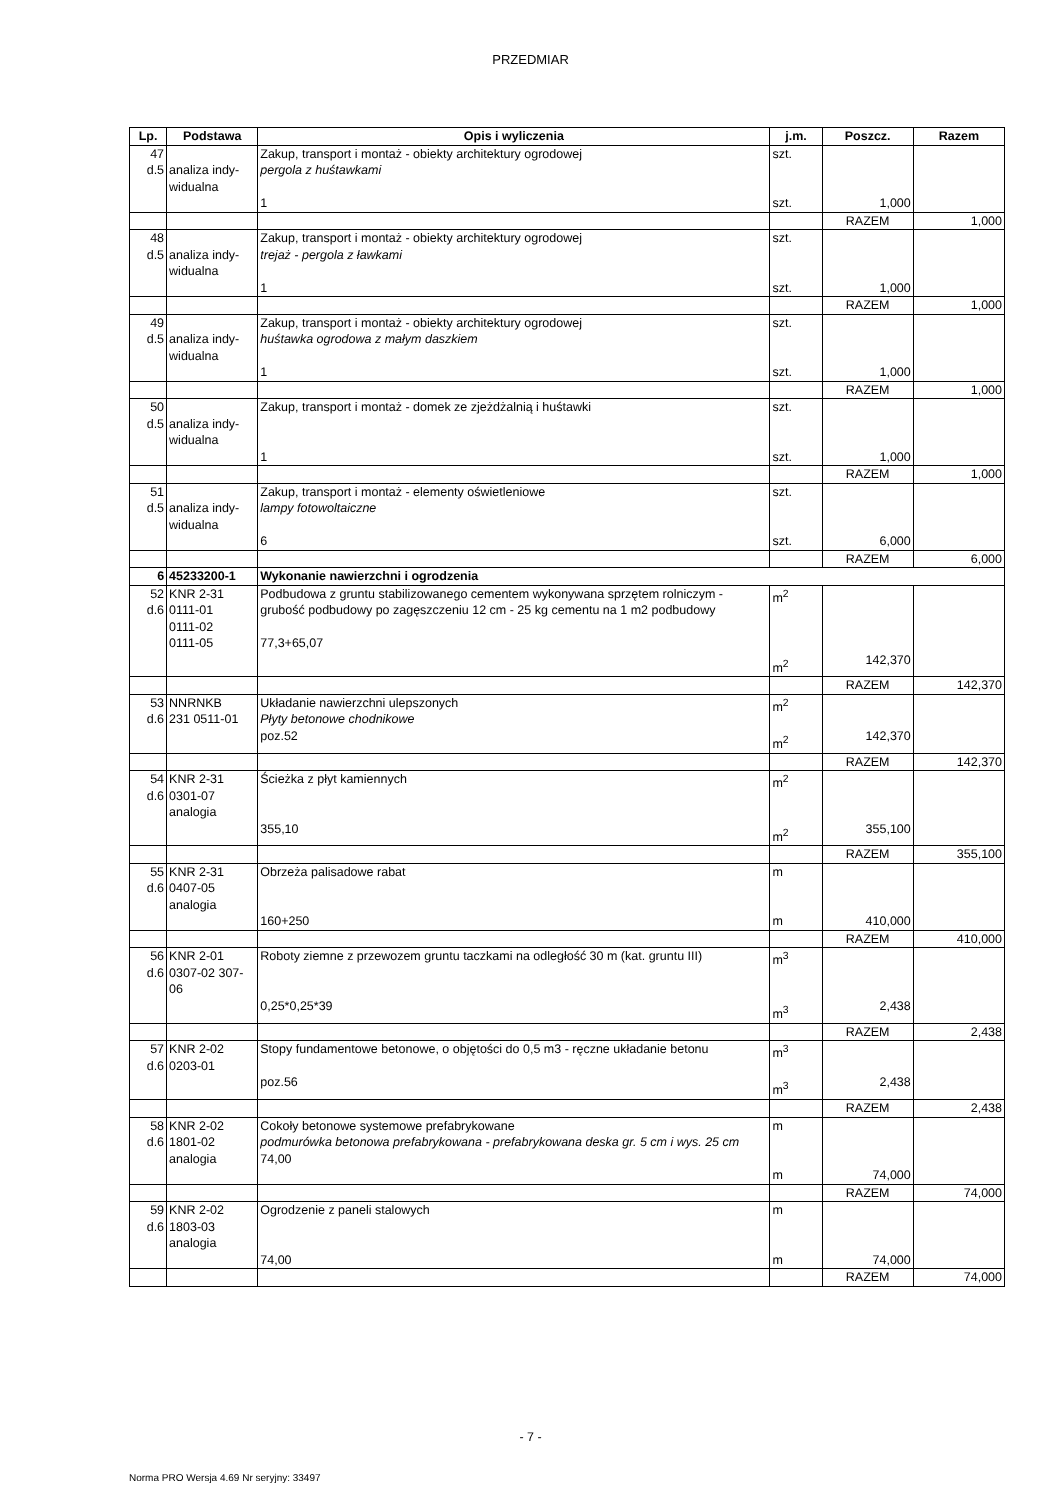PRZEDMIAR
| Lp. | Podstawa | Opis i wyliczenia | j.m. | Poszcz. | Razem |
| --- | --- | --- | --- | --- | --- |
| 47 d.5 | analiza indy- widualna | Zakup, transport i montaż - obiekty architektury ogrodowej pergola z huśtawkami 1 | szt. szt. | 1,000 | |
| | | | | RAZEM | 1,000 |
| 48 d.5 | analiza indy- widualna | Zakup, transport i montaż - obiekty architektury ogrodowej trejaż - pergola z ławkami 1 | szt. szt. | 1,000 | |
| | | | | RAZEM | 1,000 |
| 49 d.5 | analiza indy- widualna | Zakup, transport i montaż - obiekty architektury ogrodowej huśtawka ogrodowa z małym daszkiem 1 | szt. szt. | 1,000 | |
| | | | | RAZEM | 1,000 |
| 50 d.5 | analiza indy- widualna | Zakup, transport i montaż - domek ze zjeżdżalnią i huśtawki 1 | szt. szt. | 1,000 | |
| | | | | RAZEM | 1,000 |
| 51 d.5 | analiza indy- widualna | Zakup, transport i montaż - elementy oświetleniowe lampy fotowoltaiczne 6 | szt. szt. | 6,000 | |
| | | | | RAZEM | 6,000 |
| 6 | 45233200-1 | Wykonanie nawierzchni i ogrodzenia | | | |
| 52 d.6 | KNR 2-31 0111-01 0111-02 0111-05 | Podbudowa z gruntu stabilizowanego cementem wykonywana sprzętem rolniczym - grubość podbudowy po zagęszczeniu 12 cm - 25 kg cementu na 1 m2 podbudowy 77,3+65,07 | m<sup>2</sup> m<sup>2</sup> | 142,370 | |
| | | | | RAZEM | 142,370 |
| 53 d.6 | NNRNKB 231 0511-01 | Układanie nawierzchni ulepszonych Płyty betonowe chodnikowe poz.52 | m<sup>2</sup> m<sup>2</sup> | 142,370 | |
| | | | | RAZEM | 142,370 |
| 54 d.6 | KNR 2-31 0301-07 analogia | Ścieżka z płyt kamiennych 355,10 | m<sup>2</sup> m<sup>2</sup> | 355,100 | |
| | | | | RAZEM | 355,100 |
| 55 d.6 | KNR 2-31 0407-05 analogia | Obrzeża palisadowe rabat 160+250 | m m | 410,000 | |
| | | | | RAZEM | 410,000 |
| 56 d.6 | KNR 2-01 0307-02 307- 06 | Roboty ziemne z przewozem gruntu taczkami na odległość 30 m (kat. gruntu III) 0,25*0,25*39 | m<sup>3</sup> m<sup>3</sup> | 2,438 | |
| | | | | RAZEM | 2,438 |
| 57 d.6 | KNR 2-02 0203-01 | Stopy fundamentowe betonowe, o objętości do 0,5 m3 - ręczne układanie betonu poz.56 | m<sup>3</sup> m<sup>3</sup> | 2,438 | |
| | | | | RAZEM | 2,438 |
| 58 d.6 | KNR 2-02 1801-02 analogia | Cokoły betonowe systemowe prefabrykowane podmurówka betonowa prefabrykowana - prefabrykowana deska gr. 5 cm i wys. 25 cm 74,00 | m m | 74,000 | |
| | | | | RAZEM | 74,000 |
| 59 d.6 | KNR 2-02 1803-03 analogia | Ogrodzenie z paneli stalowych 74,00 | m m | 74,000 | |
| | | | | RAZEM | 74,000 |
- 7 -
Norma PRO Wersja 4.69 Nr seryjny: 33497